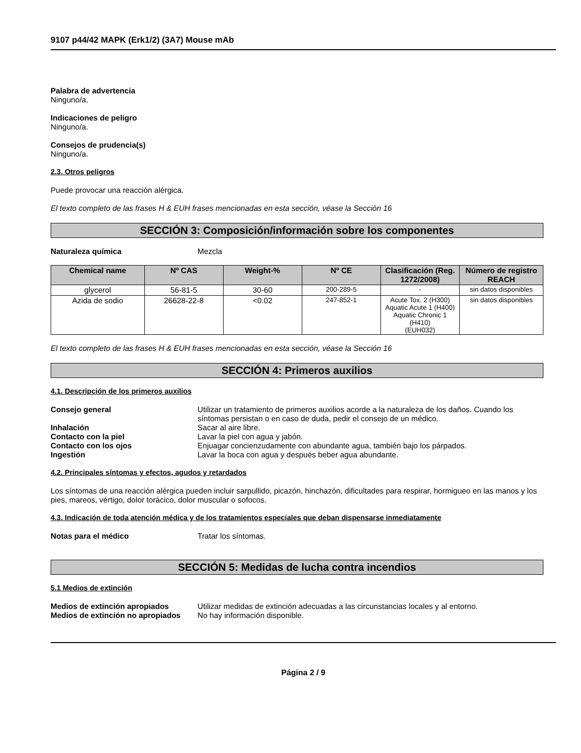9107 p44/42 MAPK (Erk1/2) (3A7) Mouse mAb
Palabra de advertencia
Ninguno/a.
Indicaciones de peligro
Ninguno/a.
Consejos de prudencia(s)
Ninguno/a.
2.3. Otros peligros
Puede provocar una reacción alérgica.
El texto completo de las frases H & EUH frases mencionadas en esta sección, véase la Sección 16
SECCIÓN 3: Composición/información sobre los componentes
Naturaleza química Mezcla
| Chemical name | Nº CAS | Weight-% | Nº CE | Clasificación (Reg. 1272/2008) | Número de registro REACH |
| --- | --- | --- | --- | --- | --- |
| glycerol | 56-81-5 | 30-60 | 200-289-5 | - | sin datos disponibles |
| Azida de sodio | 26628-22-8 | <0.02 | 247-852-1 | Acute Tox. 2 (H300) Aquatic Acute 1 (H400) Aquatic Chronic 1 (H410) (EUH032) | sin datos disponibles |
El texto completo de las frases H & EUH frases mencionadas en esta sección, véase la Sección 16
SECCIÓN 4: Primeros auxilios
4.1. Descripción de los primeros auxilios
Consejo general Utilizar un tratamiento de primeros auxilios acorde a la naturaleza de los daños. Cuando los síntomas persistan o en caso de duda, pedir el consejo de un médico.
Inhalación Sacar al aire libre.
Contacto con la piel Lavar la piel con agua y jabón.
Contacto con los ojos Enjuagar concienzudamente con abundante agua, también bajo los párpados.
Ingestión Lavar la boca con agua y después beber agua abundante.
4.2. Principales síntomas y efectos, agudos y retardados
Los síntomas de una reacción alérgica pueden incluir sarpullido, picazón, hinchazón, dificultades para respirar, hormigueo en las manos y los pies, mareos, vértigo, dolor torácico, dolor muscular o sofocos.
4.3. Indicación de toda atención médica y de los tratamientos especiales que deban dispensarse inmediatamente
Notas para el médico Tratar los síntomas.
SECCIÓN 5: Medidas de lucha contra incendios
5.1 Medios de extinción
Medios de extinción apropiados Utilizar medidas de extinción adecuadas a las circunstancias locales y al entorno.
Medios de extinción no apropiados No hay información disponible.
Página 2 / 9